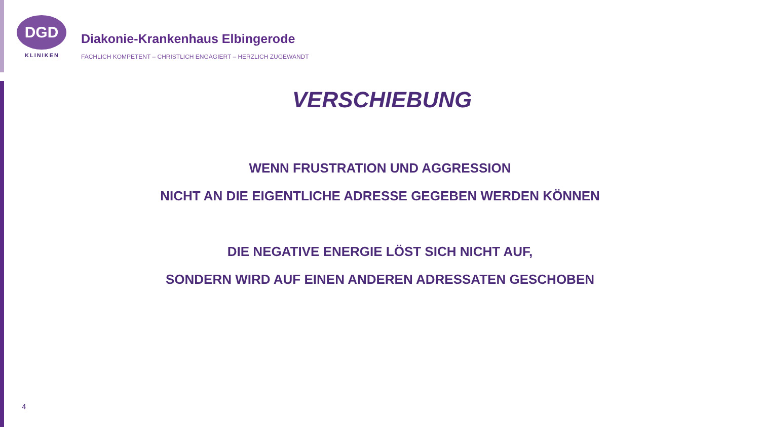DGD
KLINIKEN
Diakonie-Krankenhaus Elbingerode
FACHLICH KOMPETENT – CHRISTLICH ENGAGIERT – HERZLICH ZUGEWANDT
VERSCHIEBUNG
WENN FRUSTRATION UND AGGRESSION
NICHT AN DIE EIGENTLICHE ADRESSE GEGEBEN WERDEN KÖNNEN
DIE NEGATIVE ENERGIE LÖST SICH NICHT AUF,
SONDERN WIRD AUF EINEN ANDEREN ADRESSATEN GESCHOBEN
4